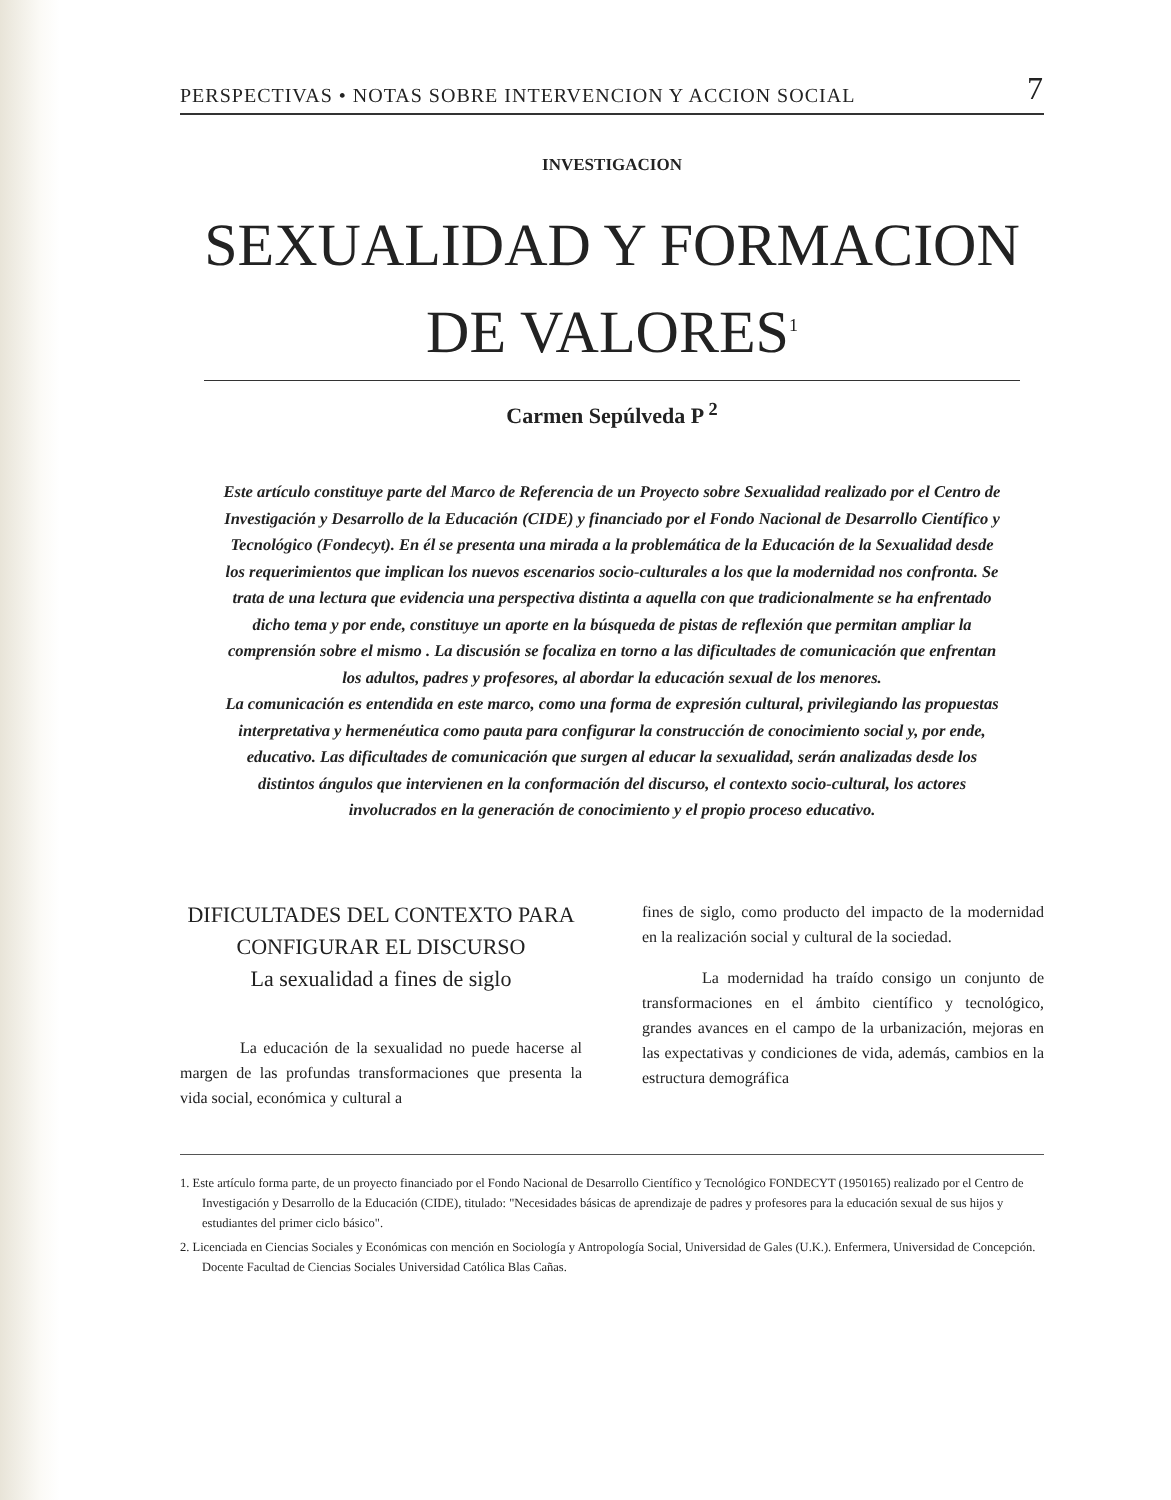PERSPECTIVAS • NOTAS SOBRE INTERVENCION Y ACCION SOCIAL 7
INVESTIGACION
SEXUALIDAD Y FORMACION DE VALORES<sup>1</sup>
Carmen Sepúlveda P <sup>2</sup>
Este artículo constituye parte del Marco de Referencia de un Proyecto sobre Sexualidad realizado por el Centro de Investigación y Desarrollo de la Educación (CIDE) y financiado por el Fondo Nacional de Desarrollo Científico y Tecnológico (Fondecyt). En él se presenta una mirada a la problemática de la Educación de la Sexualidad desde los requerimientos que implican los nuevos escenarios socio-culturales a los que la modernidad nos confronta. Se trata de una lectura que evidencia una perspectiva distinta a aquella con que tradicionalmente se ha enfrentado dicho tema y por ende, constituye un aporte en la búsqueda de pistas de reflexión que permitan ampliar la comprensión sobre el mismo . La discusión se focaliza en torno a las dificultades de comunicación que enfrentan los adultos, padres y profesores, al abordar la educación sexual de los menores.
La comunicación es entendida en este marco, como una forma de expresión cultural, privilegiando las propuestas interpretativa y hermenéutica como pauta para configurar la construcción de conocimiento social y, por ende, educativo. Las dificultades de comunicación que surgen al educar la sexualidad, serán analizadas desde los distintos ángulos que intervienen en la conformación del discurso, el contexto socio-cultural, los actores involucrados en la generación de conocimiento y el propio proceso educativo.
DIFICULTADES DEL CONTEXTO PARA CONFIGURAR EL DISCURSO
La sexualidad a fines de siglo
La educación de la sexualidad no puede hacerse al margen de las profundas transformaciones que presenta la vida social, económica y cultural a
fines de siglo, como producto del impacto de la modernidad en la realización social y cultural de la sociedad.
La modernidad ha traído consigo un conjunto de transformaciones en el ámbito científico y tecnológico, grandes avances en el campo de la urbanización, mejoras en las expectativas y condiciones de vida, además, cambios en la estructura demográfica
1. Este artículo forma parte, de un proyecto financiado por el Fondo Nacional de Desarrollo Científico y Tecnológico FONDECYT (1950165) realizado por el Centro de Investigación y Desarrollo de la Educación (CIDE), titulado: "Necesidades básicas de aprendizaje de padres y profesores para la educación sexual de sus hijos y estudiantes del primer ciclo básico".
2. Licenciada en Ciencias Sociales y Económicas con mención en Sociología y Antropología Social, Universidad de Gales (U.K.). Enfermera, Universidad de Concepción. Docente Facultad de Ciencias Sociales Universidad Católica Blas Cañas.